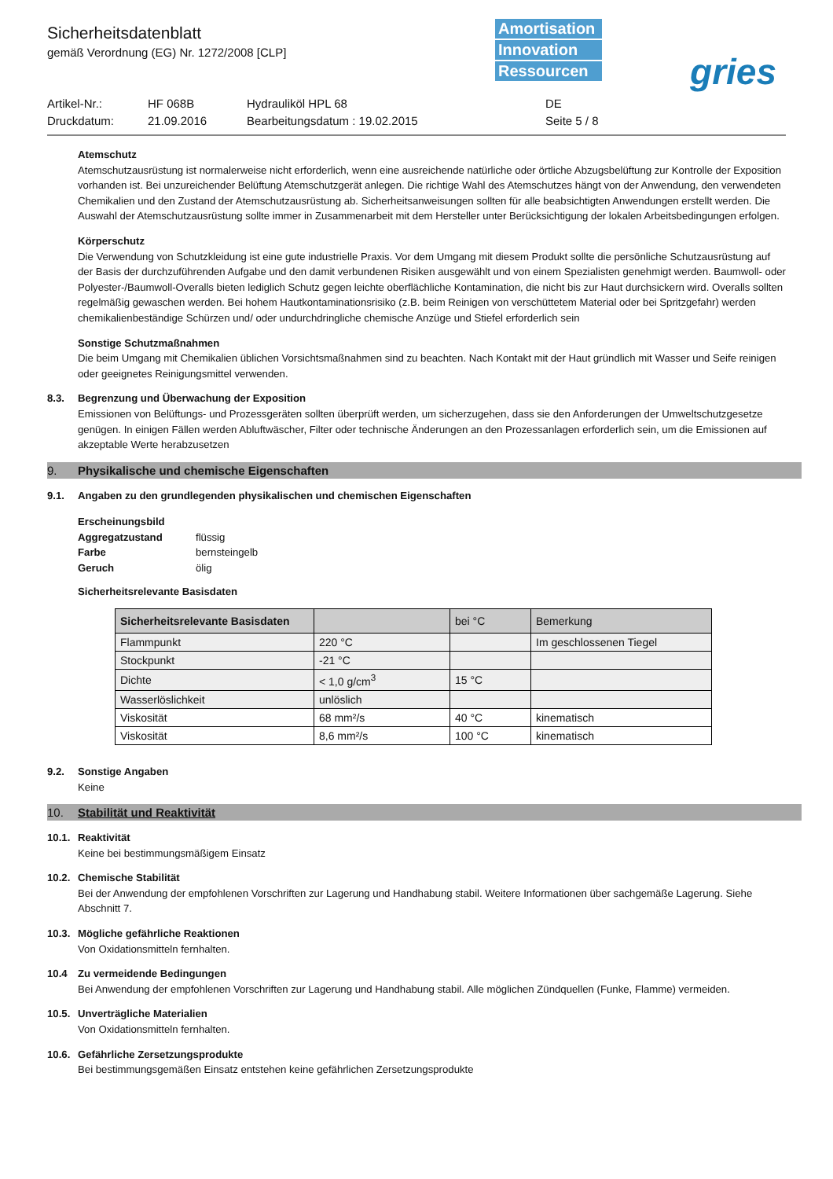Sicherheitsdatenblatt
gemäß Verordnung (EG) Nr. 1272/2008 [CLP]
Amortisation
Innovation
Ressourcen
gries
Artikel-Nr.:
HF 068B
Hydrauliköl HPL 68
DE
Druckdatum:
21.09.2016
Bearbeitungsdatum : 19.02.2015
Seite 5 / 8
Atemschutz
Atemschutzausrüstung ist normalerweise nicht erforderlich, wenn eine ausreichende natürliche oder örtliche Abzugsbelüftung zur Kontrolle der Exposition vorhanden ist. Bei unzureichender Belüftung Atemschutzgerät anlegen. Die richtige Wahl des Atemschutzes hängt von der Anwendung, den verwendeten Chemikalien und den Zustand der Atemschutzausrüstung ab. Sicherheitsanweisungen sollten für alle beabsichtigten Anwendungen erstellt werden. Die Auswahl der Atemschutzausrüstung sollte immer in Zusammenarbeit mit dem Hersteller unter Berücksichtigung der lokalen Arbeitsbedingungen erfolgen.
Körperschutz
Die Verwendung von Schutzkleidung ist eine gute industrielle Praxis. Vor dem Umgang mit diesem Produkt sollte die persönliche Schutzausrüstung auf der Basis der durchzuführenden Aufgabe und den damit verbundenen Risiken ausgewählt und von einem Spezialisten genehmigt werden. Baumwoll- oder Polyester-/Baumwoll-Overalls bieten lediglich Schutz gegen leichte oberflächliche Kontamination, die nicht bis zur Haut durchsickern wird. Overalls sollten regelmäßig gewaschen werden. Bei hohem Hautkontaminationsrisiko (z.B. beim Reinigen von verschüttetem Material oder bei Spritzgefahr) werden chemikalienbeständige Schürzen und/ oder undurchdringliche chemische Anzüge und Stiefel erforderlich sein
Sonstige Schutzmaßnahmen
Die beim Umgang mit Chemikalien üblichen Vorsichtsmaßnahmen sind zu beachten. Nach Kontakt mit der Haut gründlich mit Wasser und Seife reinigen oder geeignetes Reinigungsmittel verwenden.
8.3. Begrenzung und Überwachung der Exposition
Emissionen von Belüftungs- und Prozessgeräten sollten überprüft werden, um sicherzugehen, dass sie den Anforderungen der Umweltschutzgesetze genügen. In einigen Fällen werden Abluftwäscher, Filter oder technische Änderungen an den Prozessanlagen erforderlich sein, um die Emissionen auf akzeptable Werte herabzusetzen
9. Physikalische und chemische Eigenschaften
9.1. Angaben zu den grundlegenden physikalischen und chemischen Eigenschaften
Erscheinungsbild
Aggregatzustand flüssig Farbe bernsteingelb Geruch ölig
Sicherheitsrelevante Basisdaten
| Sicherheitsrelevante Basisdaten | | bei °C | Bemerkung |
| --- | --- | --- | --- |
| Flammpunkt | 220 °C | | Im geschlossenen Tiegel |
| Stockpunkt | -21 °C | | |
| Dichte | < 1,0 g/cm<sup>3</sup> | 15 °C | |
| Wasserlöslichkeit | unlöslich | | |
| Viskosität | 68 mm²/s | 40 °C | kinematisch |
| Viskosität | 8,6 mm²/s | 100 °C | kinematisch |
9.2. Sonstige Angaben
Keine
10. Stabilität und Reaktivität
10.1. Reaktivität
Keine bei bestimmungsmäßigem Einsatz
10.2. Chemische Stabilität
Bei der Anwendung der empfohlenen Vorschriften zur Lagerung und Handhabung stabil. Weitere Informationen über sachgemäße Lagerung. Siehe Abschnitt 7.
10.3. Mögliche gefährliche Reaktionen
Von Oxidationsmitteln fernhalten.
10.4 Zu vermeidende Bedingungen
Bei Anwendung der empfohlenen Vorschriften zur Lagerung und Handhabung stabil. Alle möglichen Zündquellen (Funke, Flamme) vermeiden.
10.5. Unverträgliche Materialien
Von Oxidationsmitteln fernhalten.
10.6. Gefährliche Zersetzungsprodukte
Bei bestimmungsgemäßen Einsatz entstehen keine gefährlichen Zersetzungsprodukte